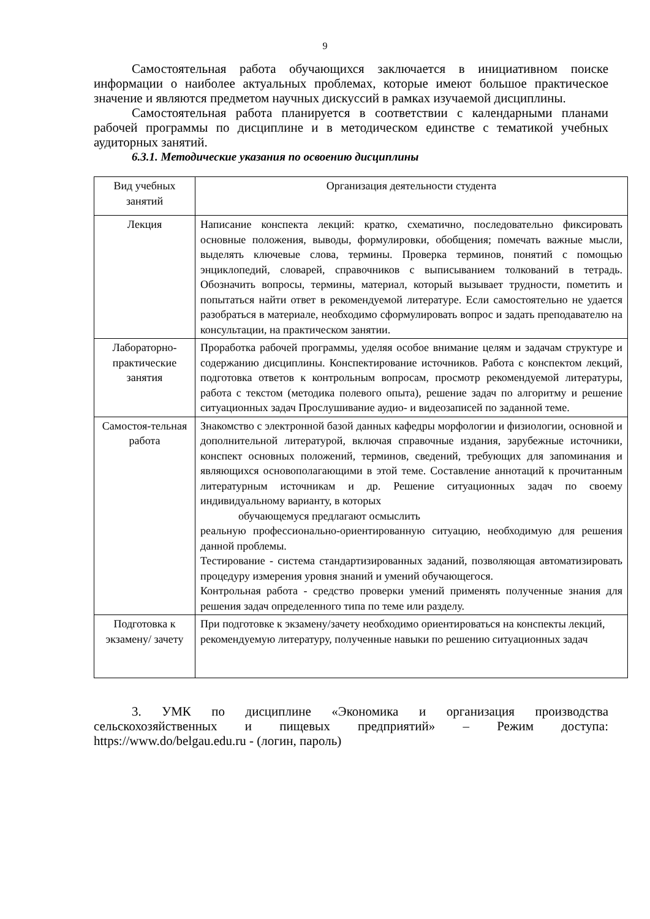9
Самостоятельная работа обучающихся заключается в инициативном поиске информации о наиболее актуальных проблемах, которые имеют большое практическое значение и являются предметом научных дискуссий в рамках изучаемой дисциплины.
Самостоятельная работа планируется в соответствии с календарными планами рабочей программы по дисциплине и в методическом единстве с тематикой учебных аудиторных занятий.
6.3.1. Методические указания по освоению дисциплины
| Вид учебных занятий | Организация деятельности студента |
| Лекция | Написание конспекта лекций: кратко, схематично, последовательно фиксировать основные положения, выводы, формулировки, обобщения; помечать важные мысли, выделять ключевые слова, термины. Проверка терминов, понятий с помощью энциклопедий, словарей, справочников с выписыванием толкований в тетрадь. Обозначить вопросы, термины, материал, который вызывает трудности, пометить и попытаться найти ответ в рекомендуемой литературе. Если самостоятельно не удается разобраться в материале, необходимо сформулировать вопрос и задать преподавателю на консультации, на практическом занятии. |
| Лабораторно-практические занятия | Проработка рабочей программы, уделяя особое внимание целям и задачам структуре и содержанию дисциплины. Конспектирование источников. Работа с конспектом лекций, подготовка ответов к контрольным вопросам, просмотр рекомендуемой литературы, работа с текстом (методика полевого опыта), решение задач по алгоритму и решение ситуационных задач Прослушивание аудио- и видеозаписей по заданной теме. |
| Самостоя-тельная работа | Знакомство с электронной базой данных кафедры морфологии и физиологии, основной и дополнительной литературой, включая справочные издания, зарубежные источники, конспект основных положений, терминов, сведений, требующих для запоминания и являющихся основополагающими в этой теме. Составление аннотаций к прочитанным литературным источникам и др. Решение ситуационных задач по своему индивидуальному варианту, в которых обучающемуся предлагают осмыслить реальную профессионально-ориентированную ситуацию, необходимую для решения данной проблемы. Тестирование - система стандартизированных заданий, позволяющая автоматизировать процедуру измерения уровня знаний и умений обучающегося. Контрольная работа - средство проверки умений применять полученные знания для решения задач определенного типа по теме или разделу. |
| Подготовка к экзамену/ зачету | При подготовке к экзамену/зачету необходимо ориентироваться на конспекты лекций, рекомендуемую литературу, полученные навыки по решению ситуационных задач |
3. УМК по дисциплине «Экономика и организация производства сельскохозяйственных и пищевых предприятий» – Режим доступа: https://www.do/belgau.edu.ru - (логин, пароль)